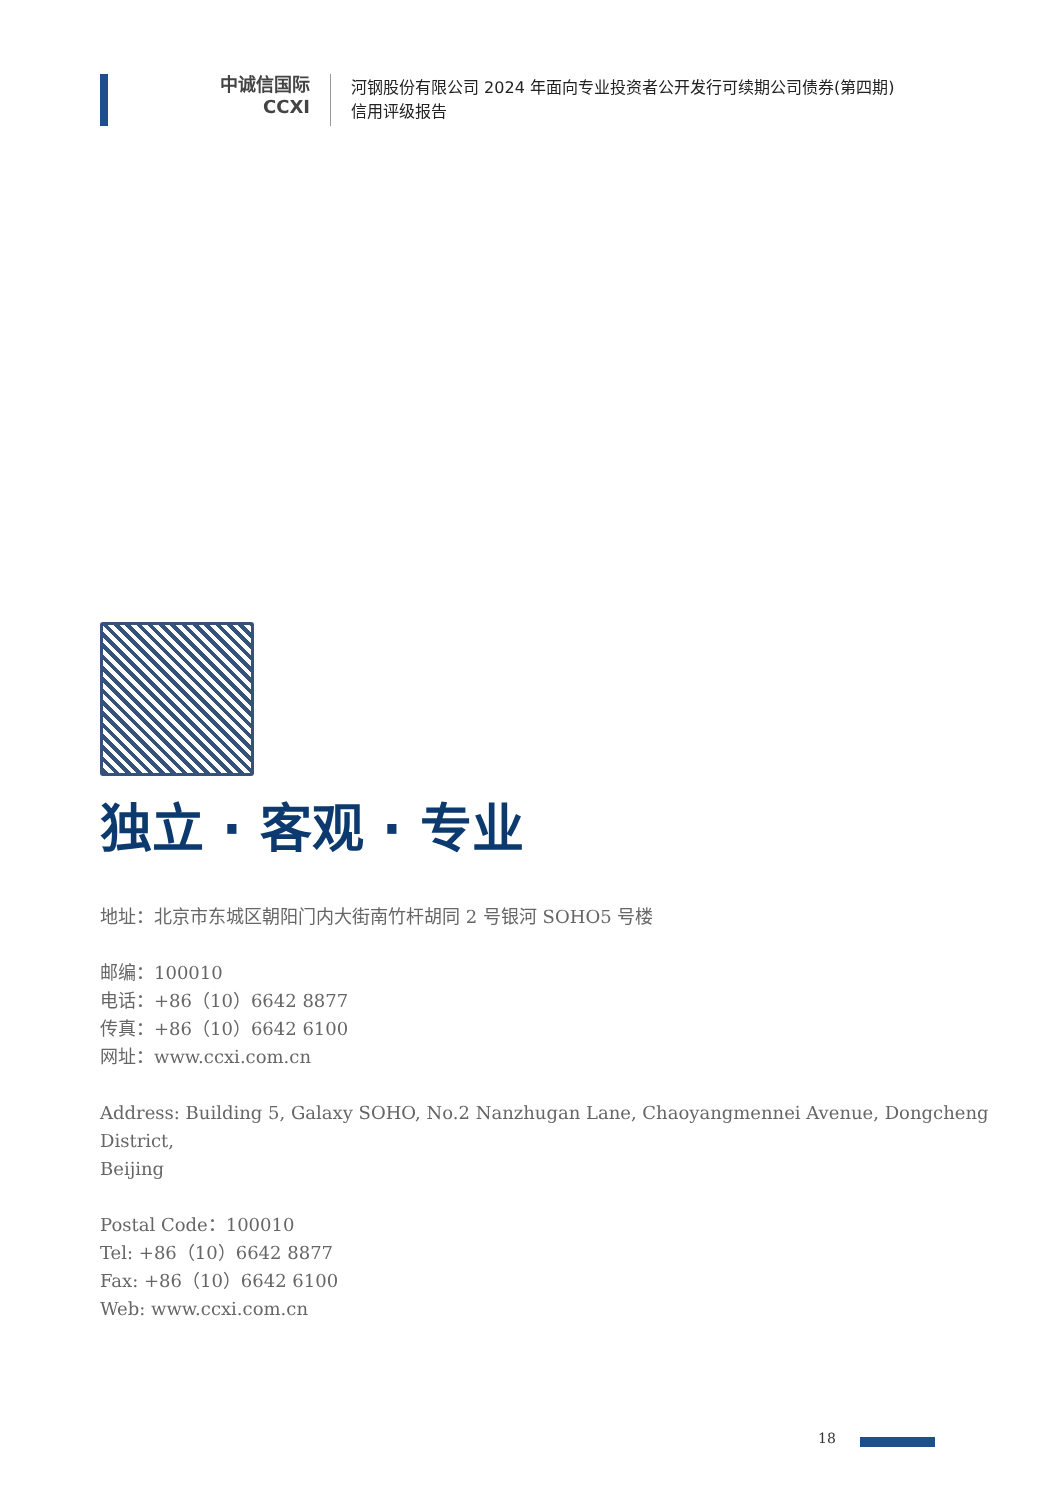中诚信国际
CCXI
河钢股份有限公司 2024 年面向专业投资者公开发行可续期公司债券(第四期)
信用评级报告
独立 · 客观 · 专业
地址：北京市东城区朝阳门内大街南竹杆胡同 2 号银河 SOHO5 号楼
邮编：100010
电话：+86（10）6642 8877
传真：+86（10）6642 6100
网址：www.ccxi.com.cn
Address: Building 5, Galaxy SOHO, No.2 Nanzhugan Lane, Chaoyangmennei Avenue, Dongcheng District,
Beijing
Postal Code：100010
Tel: +86（10）6642 8877
Fax: +86（10）6642 6100
Web: www.ccxi.com.cn
18